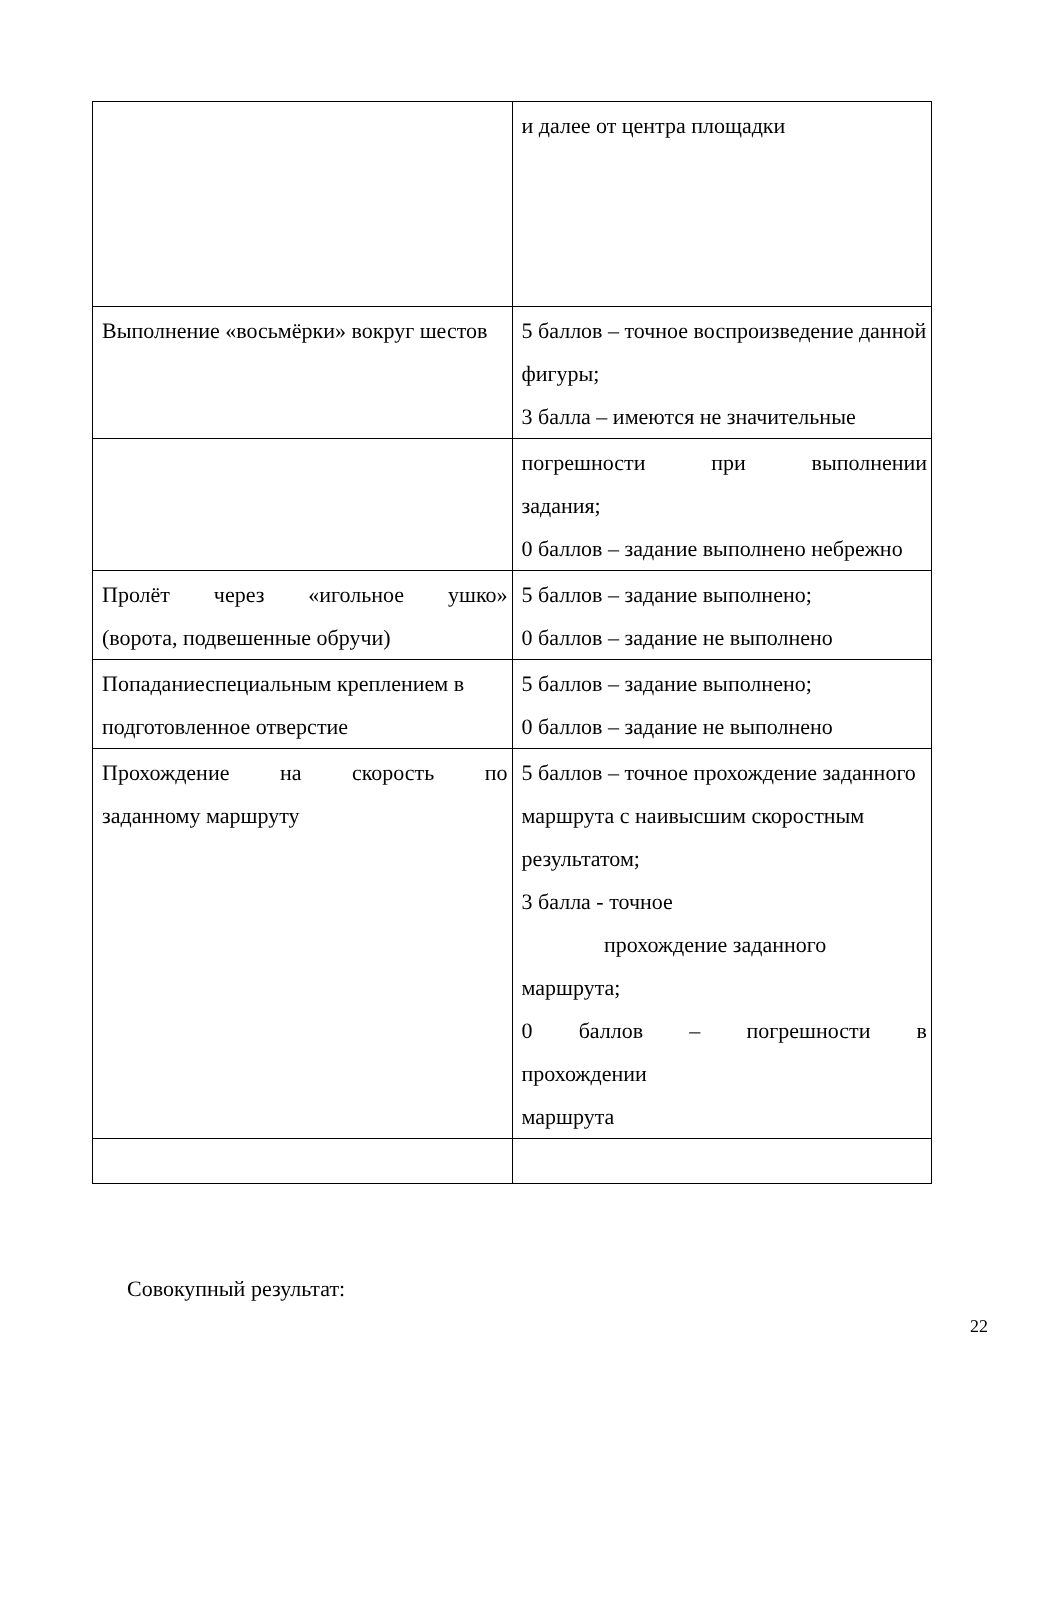| | и далее от центра площадки |
| Выполнение «восьмёрки» вокруг шестов | 5 баллов – точное воспроизведение данной фигуры; 3 балла – имеются не значительные |
| | погрешности при выполнении задания; 0 баллов – задание выполнено небрежно |
| Пролёт через «игольное ушко» (ворота, подвешенные обручи) | 5 баллов – задание выполнено; 0 баллов – задание не выполнено |
| Попаданиеспециальным креплением в подготовленное отверстие | 5 баллов – задание выполнено; 0 баллов – задание не выполнено |
| Прохождение на скорость по заданному маршруту | 5 баллов – точное прохождение заданного маршрута с наивысшим скоростным результатом; 3 балла - точное прохождение заданного маршрута; 0 баллов – погрешности в прохождении маршрута |
Совокупный результат:
22